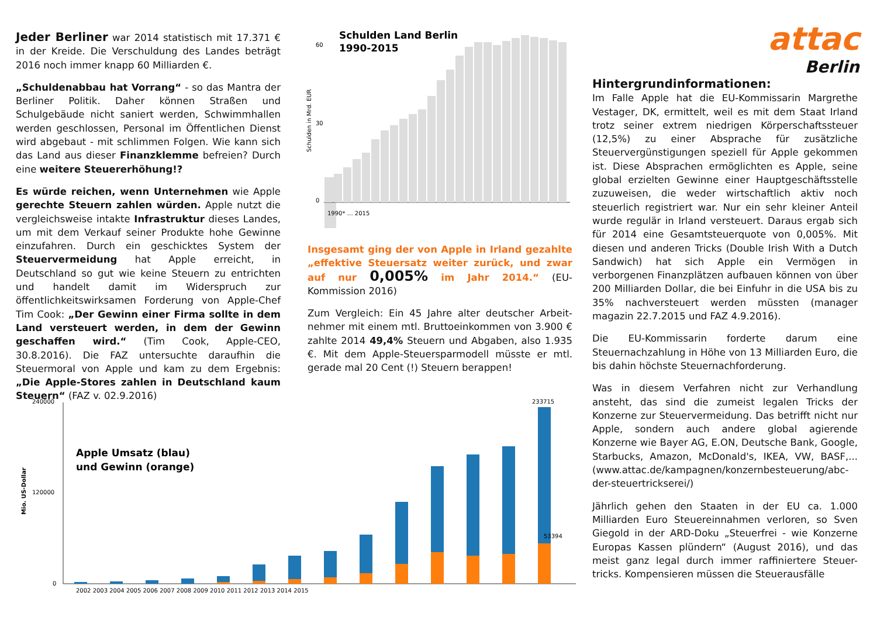Jeder Berliner war 2014 statistisch mit 17.371 € in der Kreide. Die Verschuldung des Landes beträgt 2016 noch immer knapp 60 Milliarden €.
„Schuldenabbau hat Vorrang“ - so das Mantra der Berliner Politik. Daher können Straßen und Schulgebäude nicht saniert werden, Schwimmhallen werden geschlossen, Personal im Öffentlichen Dienst wird abgebaut - mit schlimmen Folgen. Wie kann sich das Land aus dieser Finanzklemme befreien? Durch eine weitere Steuererhöhung!?
Es würde reichen, wenn Unternehmen wie Apple gerechte Steuern zahlen würden. Apple nutzt die vergleichsweise intakte Infrastruktur dieses Landes, um mit dem Verkauf seiner Produkte hohe Gewinne einzufahren. Durch ein geschicktes System der Steuervermeidung hat Apple erreicht, in Deutschland so gut wie keine Steuern zu entrichten und handelt damit im Widerspruch zur öffentlichkeitswirksamen Forderung von Apple-Chef Tim Cook: „Der Gewinn einer Firma sollte in dem Land versteuert werden, in dem der Gewinn geschaffen wird.“ (Tim Cook, Apple-CEO, 30.8.2016). Die FAZ untersuchte daraufhin die Steuermoral von Apple und kam zu dem Ergebnis: „Die Apple-Stores zahlen in Deutschland kaum Steuern“ (FAZ v. 02.9.2016)
Schulden Land Berlin
1990-2015
Schulden in Mrd. EUR
0
60
30
1990* … 2015
Insgesamt ging der von Apple in Irland gezahlte „effektive Steuersatz weiter zurück, und zwar auf nur 0,005% im Jahr 2014.“ (EU-Kommission 2016)
Zum Vergleich: Ein 45 Jahre alter deutscher Arbeit-nehmer mit einem mtl. Bruttoeinkommen von 3.900 € zahlte 2014 49,4% Steuern und Abgaben, also 1.935 €. Mit dem Apple-Steuersparmodell müsste er mtl. gerade mal 20 Cent (!) Steuern berappen!
attac
Berlin
Hintergrundinformationen:
Im Falle Apple hat die EU-Kommissarin Margrethe Vestager, DK, ermittelt, weil es mit dem Staat Irland trotz seiner extrem niedrigen Körperschaftssteuer (12,5%) zu einer Absprache für zusätzliche Steuervergünstigungen speziell für Apple gekommen ist. Diese Absprachen ermöglichten es Apple, seine global erzielten Gewinne einer Hauptgeschäftsstelle zuzuweisen, die weder wirtschaftlich aktiv noch steuerlich registriert war. Nur ein sehr kleiner Anteil wurde regulär in Irland versteuert. Daraus ergab sich für 2014 eine Gesamtsteuerquote von 0,005%. Mit diesen und anderen Tricks (Double Irish With a Dutch Sandwich) hat sich Apple ein Vermögen in verborgenen Finanzplätzen aufbauen können von über 200 Milliarden Dollar, die bei Einfuhr in die USA bis zu 35% nachversteuert werden müssten (manager magazin 22.7.2015 und FAZ 4.9.2016).
Die EU-Kommissarin forderte darum eine Steuernachzahlung in Höhe von 13 Milliarden Euro, die bis dahin höchste Steuernachforderung.
Was in diesem Verfahren nicht zur Verhandlung ansteht, das sind die zumeist legalen Tricks der Konzerne zur Steuervermeidung. Das betrifft nicht nur Apple, sondern auch andere global agierende Konzerne wie Bayer AG, E.ON, Deutsche Bank, Google, Starbucks, Amazon, McDonald's, IKEA, VW, BASF,... (www.attac.de/kampagnen/konzernbesteuerung/abc-der-steuertrickserei/)
Jährlich gehen den Staaten in der EU ca. 1.000 Milliarden Euro Steuereinnahmen verloren, so Sven Giegold in der ARD-Doku „Steuerfrei - wie Konzerne Europas Kassen plündern“ (August 2016), und das meist ganz legal durch immer raffiniertere Steuer-tricks. Kompensieren müssen die Steuerausfälle
Mio. US-Dollar
Apple Umsatz (blau)
und Gewinn (orange)
240000
120000
0
2002 2003 2004 2005 2006 2007 2008 2009 2010 2011 2012 2013 2014 2015
233715
53394